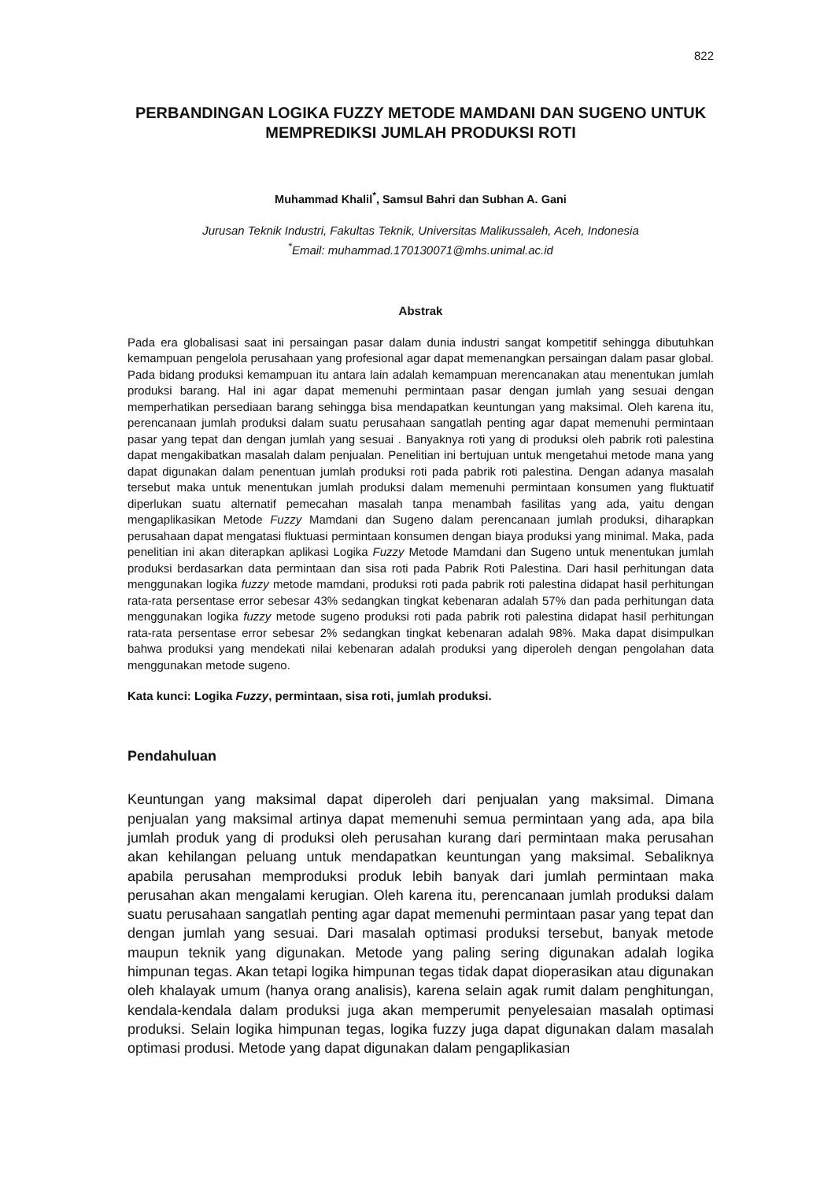822
PERBANDINGAN LOGIKA FUZZY METODE MAMDANI DAN SUGENO UNTUK MEMPREDIKSI JUMLAH PRODUKSI ROTI
Muhammad Khalil<sup>*</sup>, Samsul Bahri dan Subhan A. Gani
Jurusan Teknik Industri, Fakultas Teknik, Universitas Malikussaleh, Aceh, Indonesia
<sup>*</sup> Email: muhammad.170130071@mhs.unimal.ac.id
Abstrak
Pada era globalisasi saat ini persaingan pasar dalam dunia industri sangat kompetitif sehingga dibutuhkan kemampuan pengelola perusahaan yang profesional agar dapat memenangkan persaingan dalam pasar global. Pada bidang produksi kemampuan itu antara lain adalah kemampuan merencanakan atau menentukan jumlah produksi barang. Hal ini agar dapat memenuhi permintaan pasar dengan jumlah yang sesuai dengan memperhatikan persediaan barang sehingga bisa mendapatkan keuntungan yang maksimal. Oleh karena itu, perencanaan jumlah produksi dalam suatu perusahaan sangatlah penting agar dapat memenuhi permintaan pasar yang tepat dan dengan jumlah yang sesuai . Banyaknya roti yang di produksi oleh pabrik roti palestina dapat mengakibatkan masalah dalam penjualan. Penelitian ini bertujuan untuk mengetahui metode mana yang dapat digunakan dalam penentuan jumlah produksi roti pada pabrik roti palestina. Dengan adanya masalah tersebut maka untuk menentukan jumlah produksi dalam memenuhi permintaan konsumen yang fluktuatif diperlukan suatu alternatif pemecahan masalah tanpa menambah fasilitas yang ada, yaitu dengan mengaplikasikan Metode Fuzzy Mamdani dan Sugeno dalam perencanaan jumlah produksi, diharapkan perusahaan dapat mengatasi fluktuasi permintaan konsumen dengan biaya produksi yang minimal. Maka, pada penelitian ini akan diterapkan aplikasi Logika Fuzzy Metode Mamdani dan Sugeno untuk menentukan jumlah produksi berdasarkan data permintaan dan sisa roti pada Pabrik Roti Palestina. Dari hasil perhitungan data menggunakan logika fuzzy metode mamdani, produksi roti pada pabrik roti palestina didapat hasil perhitungan rata-rata persentase error sebesar 43% sedangkan tingkat kebenaran adalah 57% dan pada perhitungan data menggunakan logika fuzzy metode sugeno produksi roti pada pabrik roti palestina didapat hasil perhitungan rata-rata persentase error sebesar 2% sedangkan tingkat kebenaran adalah 98%. Maka dapat disimpulkan bahwa produksi yang mendekati nilai kebenaran adalah produksi yang diperoleh dengan pengolahan data menggunakan metode sugeno.
Kata kunci: Logika Fuzzy, permintaan, sisa roti, jumlah produksi.
Pendahuluan
Keuntungan yang maksimal dapat diperoleh dari penjualan yang maksimal. Dimana penjualan yang maksimal artinya dapat memenuhi semua permintaan yang ada, apa bila jumlah produk yang di produksi oleh perusahan kurang dari permintaan maka perusahan akan kehilangan peluang untuk mendapatkan keuntungan yang maksimal. Sebaliknya apabila perusahan memproduksi produk lebih banyak dari jumlah permintaan maka perusahan akan mengalami kerugian. Oleh karena itu, perencanaan jumlah produksi dalam suatu perusahaan sangatlah penting agar dapat memenuhi permintaan pasar yang tepat dan dengan jumlah yang sesuai. Dari masalah optimasi produksi tersebut, banyak metode maupun teknik yang digunakan. Metode yang paling sering digunakan adalah logika himpunan tegas. Akan tetapi logika himpunan tegas tidak dapat dioperasikan atau digunakan oleh khalayak umum (hanya orang analisis), karena selain agak rumit dalam penghitungan, kendala-kendala dalam produksi juga akan memperumit penyelesaian masalah optimasi produksi. Selain logika himpunan tegas, logika fuzzy juga dapat digunakan dalam masalah optimasi produsi. Metode yang dapat digunakan dalam pengaplikasian